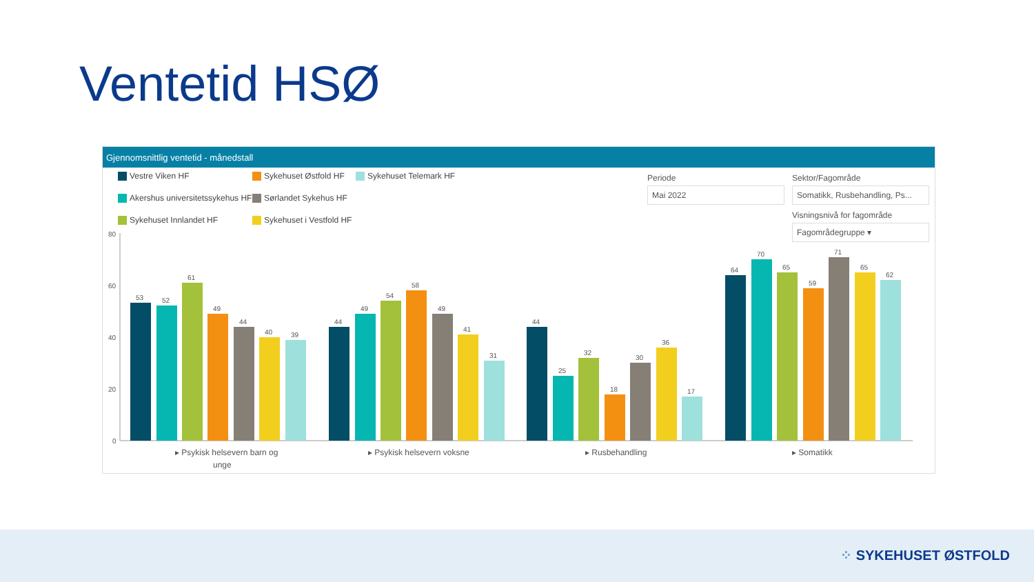Ventetid HSØ
Gjennomsnittlig ventetid - månedstall
Vestre Viken HF Sykehuset Østfold HF Sykehuset Telemark HF Akershus universitetssykehus HF Sørlandet Sykehus HF Sykehuset Innlandet HF Sykehuset i Vestfold HF
Periode
Mai 2022
Sektor/Fagområde
Somatikk, Rusbehandling, Ps...
Visningsnivå for fagområde
Fagområdegruppe ▾
80
60
40
20
0
53
52
61
49
44
40
39
44
49
54
58
49
41
31
44
25
32
18
30
36
17
64
70
65
59
71
65
62
▸ Psykisk helsevern barn og
unge
▸ Psykisk helsevern voksne
▸ Rusbehandling
▸ Somatikk
⁘ SYKEHUSET ØSTFOLD